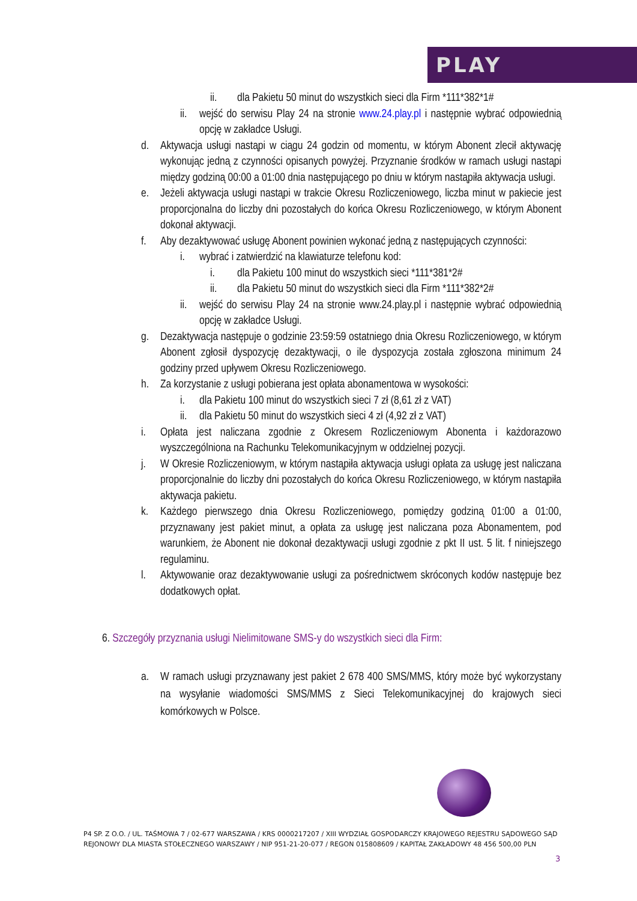PLAY
ii. dla Pakietu 50 minut do wszystkich sieci dla Firm *111*382*1#
ii. wejść do serwisu Play 24 na stronie www.24.play.pl i następnie wybrać odpowiednią opcję w zakładce Usługi.
d. Aktywacja usługi nastąpi w ciągu 24 godzin od momentu, w którym Abonent zlecił aktywację wykonując jedną z czynności opisanych powyżej. Przyznanie środków w ramach usługi nastąpi między godziną 00:00 a 01:00 dnia następującego po dniu w którym nastąpiła aktywacja usługi.
e. Jeżeli aktywacja usługi nastąpi w trakcie Okresu Rozliczeniowego, liczba minut w pakiecie jest proporcjonalna do liczby dni pozostałych do końca Okresu Rozliczeniowego, w którym Abonent dokonał aktywacji.
f. Aby dezaktywować usługę Abonent powinien wykonać jedną z następujących czynności:
i. wybrać i zatwierdzić na klawiaturze telefonu kod:
i. dla Pakietu 100 minut do wszystkich sieci *111*381*2#
ii. dla Pakietu 50 minut do wszystkich sieci dla Firm *111*382*2#
ii. wejść do serwisu Play 24 na stronie www.24.play.pl i następnie wybrać odpowiednią opcję w zakładce Usługi.
g. Dezaktywacja następuje o godzinie 23:59:59 ostatniego dnia Okresu Rozliczeniowego, w którym Abonent zgłosił dyspozycję dezaktywacji, o ile dyspozycja została zgłoszona minimum 24 godziny przed upływem Okresu Rozliczeniowego.
h. Za korzystanie z usługi pobierana jest opłata abonamentowa w wysokości:
i. dla Pakietu 100 minut do wszystkich sieci 7 zł (8,61 zł z VAT)
ii. dla Pakietu 50 minut do wszystkich sieci 4 zł (4,92 zł z VAT)
i. Opłata jest naliczana zgodnie z Okresem Rozliczeniowym Abonenta i każdorazowo wyszczególniona na Rachunku Telekomunikacyjnym w oddzielnej pozycji.
j. W Okresie Rozliczeniowym, w którym nastąpiła aktywacja usługi opłata za usługę jest naliczana proporcjonalnie do liczby dni pozostałych do końca Okresu Rozliczeniowego, w którym nastąpiła aktywacja pakietu.
k. Każdego pierwszego dnia Okresu Rozliczeniowego, pomiędzy godziną 01:00 a 01:00, przyznawany jest pakiet minut, a opłata za usługę jest naliczana poza Abonamentem, pod warunkiem, że Abonent nie dokonał dezaktywacji usługi zgodnie z pkt II ust. 5 lit. f niniejszego regulaminu.
l. Aktywowanie oraz dezaktywowanie usługi za pośrednictwem skróconych kodów następuje bez dodatkowych opłat.
6. Szczegóły przyznania usługi Nielimitowane SMS-y do wszystkich sieci dla Firm:
a. W ramach usługi przyznawany jest pakiet 2 678 400 SMS/MMS, który może być wykorzystany na wysyłanie wiadomości SMS/MMS z Sieci Telekomunikacyjnej do krajowych sieci komórkowych w Polsce.
P4 SP. Z O.O. / UL. TAŚMOWA 7 / 02-677 WARSZAWA / KRS 0000217207 / XIII WYDZIAŁ GOSPODARCZY KRAJOWEGO REJESTRU SĄDOWEGO SĄD REJONOWY DLA MIASTA STOŁECZNEGO WARSZAWY / NIP 951-21-20-077 / REGON 015808609 / KAPITAŁ ZAKŁADOWY 48 456 500,00 PLN
3